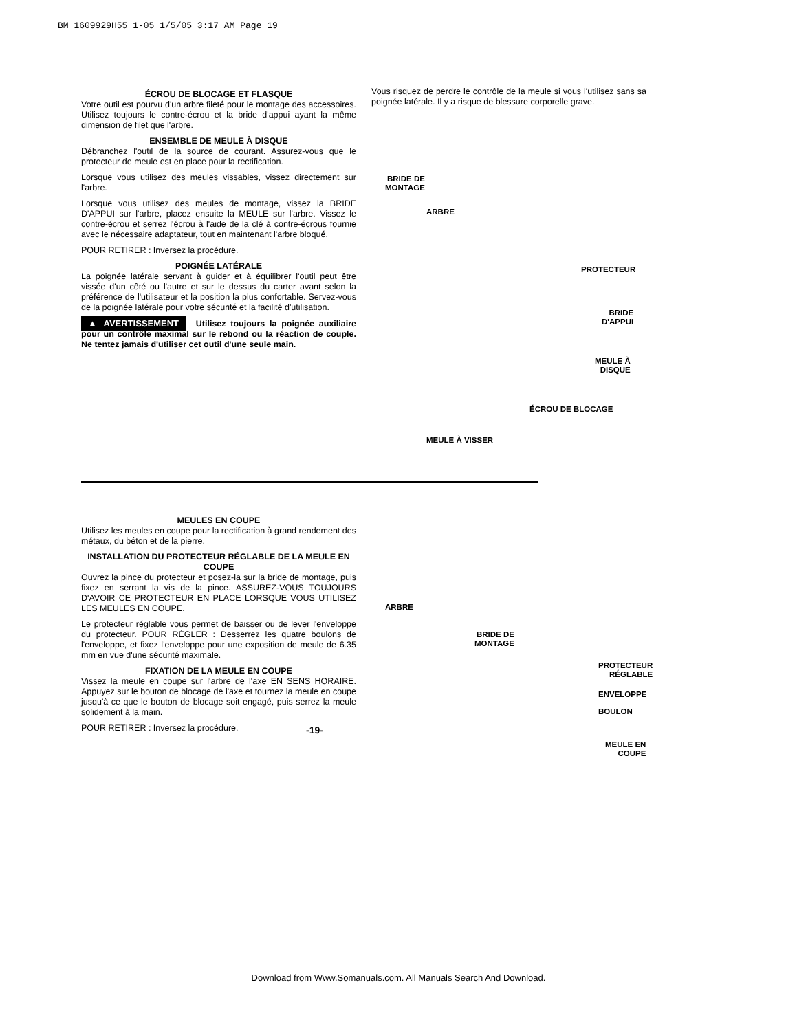BM 1609929H55 1-05 1/5/05 3:17 AM Page 19
ÉCROU DE BLOCAGE ET FLASQUE
Votre outil est pourvu d'un arbre fileté pour le montage des accessoires. Utilisez toujours le contre-écrou et la bride d'appui ayant la même dimension de filet que l'arbre.
ENSEMBLE DE MEULE À DISQUE
Débranchez l'outil de la source de courant. Assurez-vous que le protecteur de meule est en place pour la rectification.
Lorsque vous utilisez des meules vissables, vissez directement sur l'arbre.
Lorsque vous utilisez des meules de montage, vissez la BRIDE D'APPUI sur l'arbre, placez ensuite la MEULE sur l'arbre. Vissez le contre-écrou et serrez l'écrou à l'aide de la clé à contre-écrous fournie avec le nécessaire adaptateur, tout en maintenant l'arbre bloqué.
POUR RETIRER : Inversez la procédure.
POIGNÉE LATÉRALE
La poignée latérale servant à guider et à équilibrer l'outil peut être vissée d'un côté ou l'autre et sur le dessus du carter avant selon la préférence de l'utilisateur et la position la plus confortable. Servez-vous de la poignée latérale pour votre sécurité et la facilité d'utilisation.
▲ AVERTISSEMENT Utilisez toujours la poignée auxiliaire pour un contrôle maximal sur le rebond ou la réaction de couple. Ne tentez jamais d'utiliser cet outil d'une seule main.
Vous risquez de perdre le contrôle de la meule si vous l'utilisez sans sa poignée latérale. Il y a risque de blessure corporelle grave.
BRIDE DE
MONTAGE
ARBRE
PROTECTEUR
BRIDE
D'APPUI
MEULE À
DISQUE
ÉCROU DE BLOCAGE
MEULE À VISSER
MEULES EN COUPE
Utilisez les meules en coupe pour la rectification à grand rendement des métaux, du béton et de la pierre.
INSTALLATION DU PROTECTEUR RÉGLABLE DE LA MEULE EN COUPE
Ouvrez la pince du protecteur et posez-la sur la bride de montage, puis fixez en serrant la vis de la pince. ASSUREZ-VOUS TOUJOURS D'AVOIR CE PROTECTEUR EN PLACE LORSQUE VOUS UTILISEZ LES MEULES EN COUPE.
Le protecteur réglable vous permet de baisser ou de lever l'enveloppe du protecteur. POUR RÉGLER : Desserrez les quatre boulons de l'enveloppe, et fixez l'enveloppe pour une exposition de meule de 6.35 mm en vue d'une sécurité maximale.
FIXATION DE LA MEULE EN COUPE
Vissez la meule en coupe sur l'arbre de l'axe EN SENS HORAIRE. Appuyez sur le bouton de blocage de l'axe et tournez la meule en coupe jusqu'à ce que le bouton de blocage soit engagé, puis serrez la meule solidement à la main.
POUR RETIRER : Inversez la procédure.
ARBRE
BRIDE DE
MONTAGE
PROTECTEUR
RÉGLABLE
ENVELOPPE
BOULON
MEULE EN
COUPE
-19-
Download from Www.Somanuals.com. All Manuals Search And Download.